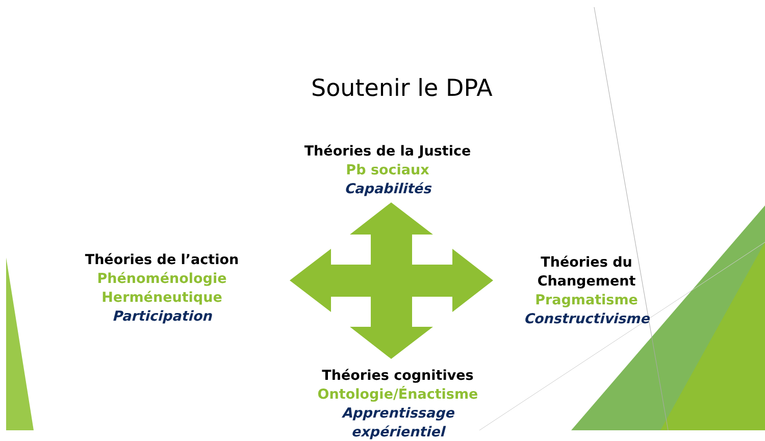Soutenir le DPA
Théories de la Justice
Pb sociaux
Capabilités
Théories de l’action
Phénoménologie Herméneutique
Participation
Théories du Changement
Pragmatisme
Constructivisme
Théories cognitives
Ontologie/Énactisme
Apprentissage expérientiel